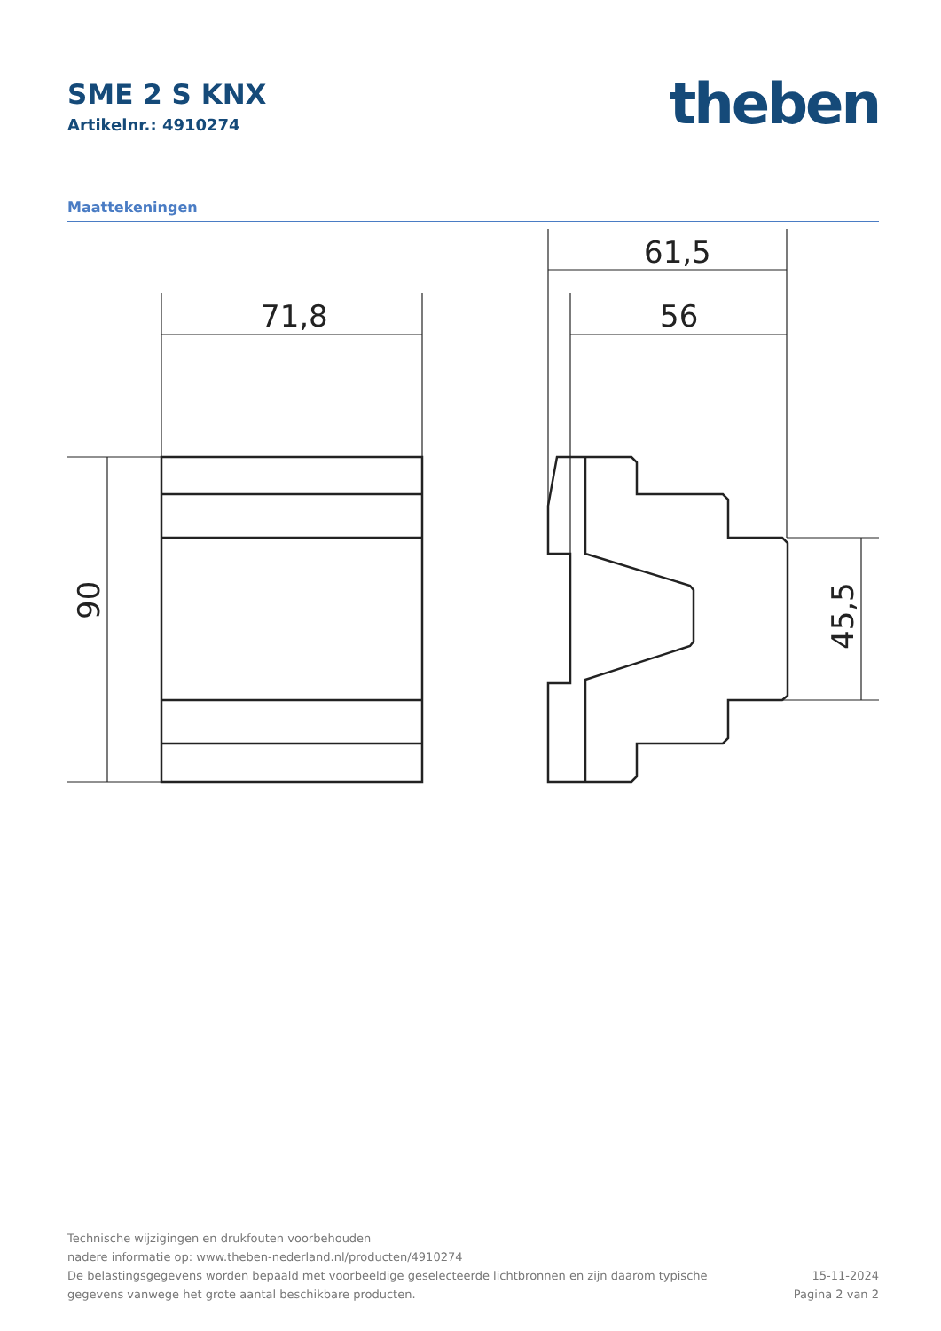SME 2 S KNX
Artikelnr.: 4910274
theben
Maattekeningen
71,8
61,5
56
90
45,5
Technische wijzigingen en drukfouten voorbehouden
nadere informatie op: www.theben-nederland.nl/producten/4910274
De belastingsgegevens worden bepaald met voorbeeldige geselecteerde lichtbronnen en zijn daarom typische
gegevens vanwege het grote aantal beschikbare producten.
15-11-2024
Pagina 2 van 2